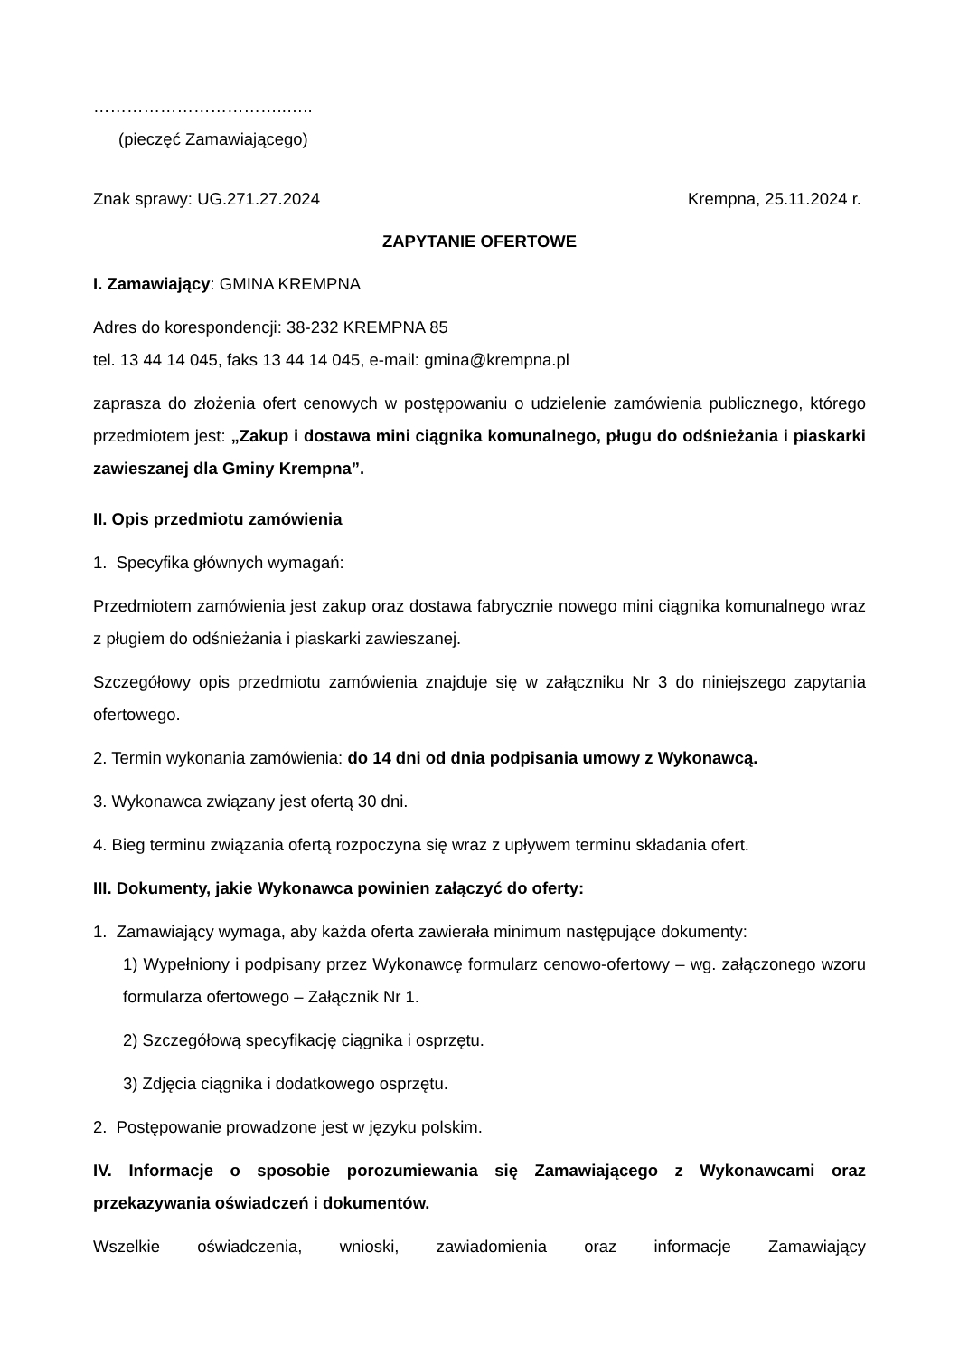……………………………..…..
(pieczęć Zamawiającego)
Znak sprawy: UG.271.27.2024 Krempna, 25.11.2024 r.
ZAPYTANIE OFERTOWE
I. Zamawiający: GMINA KREMPNA
Adres do korespondencji: 38-232 KREMPNA 85
tel. 13 44 14 045, faks 13 44 14 045, e-mail: gmina@krempna.pl
zaprasza do złożenia ofert cenowych w postępowaniu o udzielenie zamówienia publicznego, którego przedmiotem jest: „Zakup i dostawa mini ciągnika komunalnego, pługu do odśnieżania i piaskarki zawieszanej dla Gminy Krempna”.
II. Opis przedmiotu zamówienia
1. Specyfika głównych wymagań:
Przedmiotem zamówienia jest zakup oraz dostawa fabrycznie nowego mini ciągnika komunalnego wraz z pługiem do odśnieżania i piaskarki zawieszanej.
Szczegółowy opis przedmiotu zamówienia znajduje się w załączniku Nr 3 do niniejszego zapytania ofertowego.
2. Termin wykonania zamówienia: do 14 dni od dnia podpisania umowy z Wykonawcą.
3. Wykonawca związany jest ofertą 30 dni.
4. Bieg terminu związania ofertą rozpoczyna się wraz z upływem terminu składania ofert.
III. Dokumenty, jakie Wykonawca powinien załączyć do oferty:
1. Zamawiający wymaga, aby każda oferta zawierała minimum następujące dokumenty:
1) Wypełniony i podpisany przez Wykonawcę formularz cenowo-ofertowy – wg. załączonego wzoru formularza ofertowego – Załącznik Nr 1.
2) Szczegółową specyfikację ciągnika i osprzętu.
3) Zdjęcia ciągnika i dodatkowego osprzętu.
2. Postępowanie prowadzone jest w języku polskim.
IV. Informacje o sposobie porozumiewania się Zamawiającego z Wykonawcami oraz przekazywania oświadczeń i dokumentów.
Wszelkie oświadczenia, wnioski, zawiadomienia oraz informacje Zamawiający